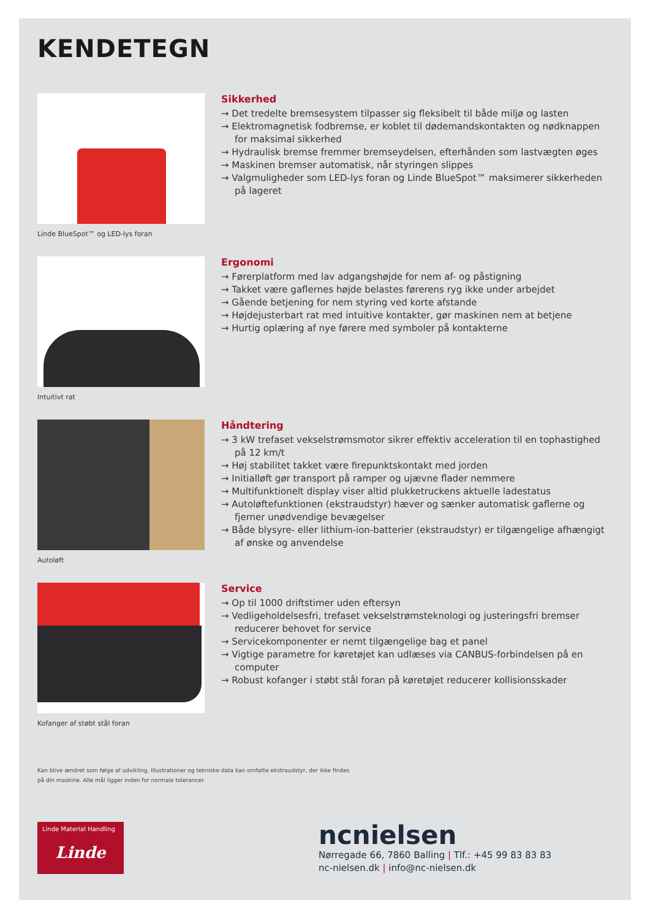KENDETEGN
Linde BlueSpot™ og LED-lys foran
Sikkerhed
→ Det tredelte bremsesystem tilpasser sig fleksibelt til både miljø og lasten
→ Elektromagnetisk fodbremse, er koblet til dødemandskontakten og nødknappen for maksimal sikkerhed
→ Hydraulisk bremse fremmer bremseydelsen, efterhånden som lastvægten øges
→ Maskinen bremser automatisk, når styringen slippes
→ Valgmuligheder som LED-lys foran og Linde BlueSpot™ maksimerer sikkerheden på lageret
Intuitivt rat
Ergonomi
→ Førerplatform med lav adgangshøjde for nem af- og påstigning
→ Takket være gaflernes højde belastes førerens ryg ikke under arbejdet
→ Gående betjening for nem styring ved korte afstande
→ Højdejusterbart rat med intuitive kontakter, gør maskinen nem at betjene
→ Hurtig oplæring af nye førere med symboler på kontakterne
Autoløft
Håndtering
→ 3 kW trefaset vekselstrømsmotor sikrer effektiv acceleration til en tophastighed på 12 km/t
→ Høj stabilitet takket være firepunktskontakt med jorden
→ Initialløft gør transport på ramper og ujævne flader nemmere
→ Multifunktionelt display viser altid plukketruckens aktuelle ladestatus
→ Autoløftefunktionen (ekstraudstyr) hæver og sænker automatisk gaflerne og fjerner unødvendige bevægelser
→ Både blysyre- eller lithium-ion-batterier (ekstraudstyr) er tilgængelige afhængigt af ønske og anvendelse
Kofanger af støbt stål foran
Service
→ Op til 1000 driftstimer uden eftersyn
→ Vedligeholdelsesfri, trefaset vekselstrømsteknologi og justeringsfri bremser reducerer behovet for service
→ Servicekomponenter er nemt tilgængelige bag et panel
→ Vigtige parametre for køretøjet kan udlæses via CANBUS-forbindelsen på en computer
→ Robust kofanger i støbt stål foran på køretøjet reducerer kollisionsskader
Kan blive ændret som følge af udvikling. Illustrationer og tekniske data kan omfatte ekstraudstyr, der ikke findes
på din maskine. Alle mål ligger inden for normale tolerancer.
Linde Material Handling
Linde
ncnielsen
Nørregade 66, 7860 Balling | Tlf.: +45 99 83 83 83
nc-nielsen.dk | info@nc-nielsen.dk